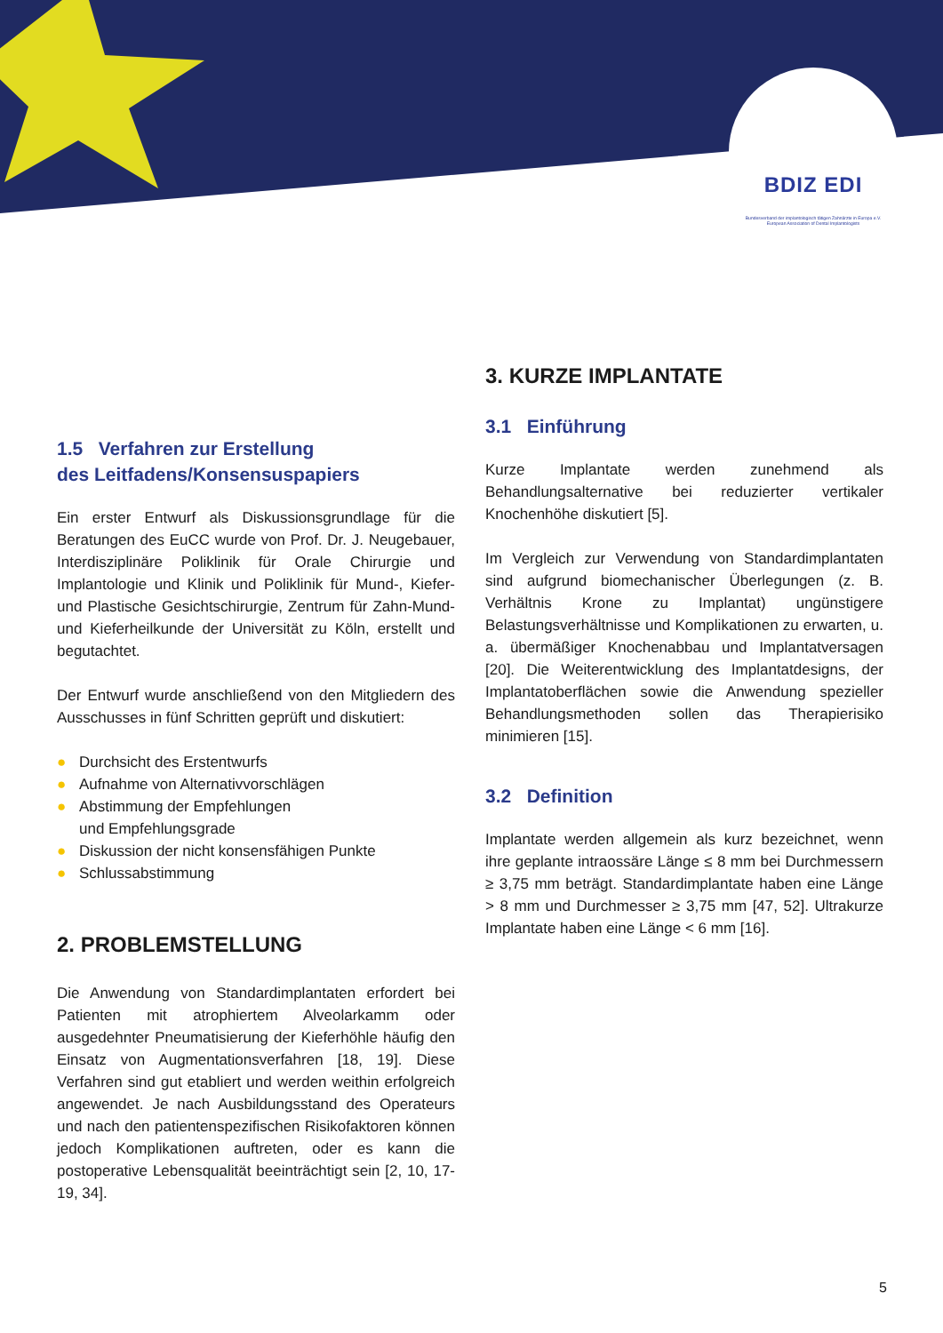BDIZ EDI
Bundesverband der implantologisch tätigen Zahnärzte in Europa e.V.
European Association of Dental Implantologists
1.5 Verfahren zur Erstellung
des Leitfadens/Konsensuspapiers
Ein erster Entwurf als Diskussionsgrundlage für die Beratungen des EuCC wurde von Prof. Dr. J. Neugebauer, Interdisziplinäre Poliklinik für Orale Chirurgie und Implantologie und Klinik und Poliklinik für Mund-, Kiefer- und Plastische Gesichtschirurgie, Zentrum für Zahn-Mund- und Kieferheilkunde der Universität zu Köln, erstellt und begutachtet.
Der Entwurf wurde anschließend von den Mitgliedern des Ausschusses in fünf Schritten geprüft und diskutiert:
● Durchsicht des Erstentwurfs
● Aufnahme von Alternativvorschlägen
● Abstimmung der Empfehlungen
und Empfehlungsgrade
● Diskussion der nicht konsensfähigen Punkte
● Schlussabstimmung
2. PROBLEMSTELLUNG
Die Anwendung von Standardimplantaten erfordert bei Patienten mit atrophiertem Alveolarkamm oder ausgedehnter Pneumatisierung der Kieferhöhle häufig den Einsatz von Augmentationsverfahren [18, 19]. Diese Verfahren sind gut etabliert und werden weithin erfolgreich angewendet. Je nach Ausbildungsstand des Operateurs und nach den patientenspezifischen Risikofaktoren können jedoch Komplikationen auftreten, oder es kann die postoperative Lebensqualität beeinträchtigt sein [2, 10, 17-19, 34].
3. KURZE IMPLANTATE
3.1 Einführung
Kurze Implantate werden zunehmend als Behandlungsalternative bei reduzierter vertikaler Knochenhöhe diskutiert [5].
Im Vergleich zur Verwendung von Standardimplantaten sind aufgrund biomechanischer Überlegungen (z. B. Verhältnis Krone zu Implantat) ungünstigere Belastungsverhältnisse und Komplikationen zu erwarten, u. a. übermäßiger Knochenabbau und Implantatversagen [20]. Die Weiterentwicklung des Implantatdesigns, der Implantatoberflächen sowie die Anwendung spezieller Behandlungsmethoden sollen das Therapierisiko minimieren [15].
3.2 Definition
Implantate werden allgemein als kurz bezeichnet, wenn ihre geplante intraossäre Länge ≤ 8 mm bei Durchmessern ≥ 3,75 mm beträgt. Standardimplantate haben eine Länge > 8 mm und Durchmesser ≥ 3,75 mm [47, 52]. Ultrakurze Implantate haben eine Länge < 6 mm [16].
5